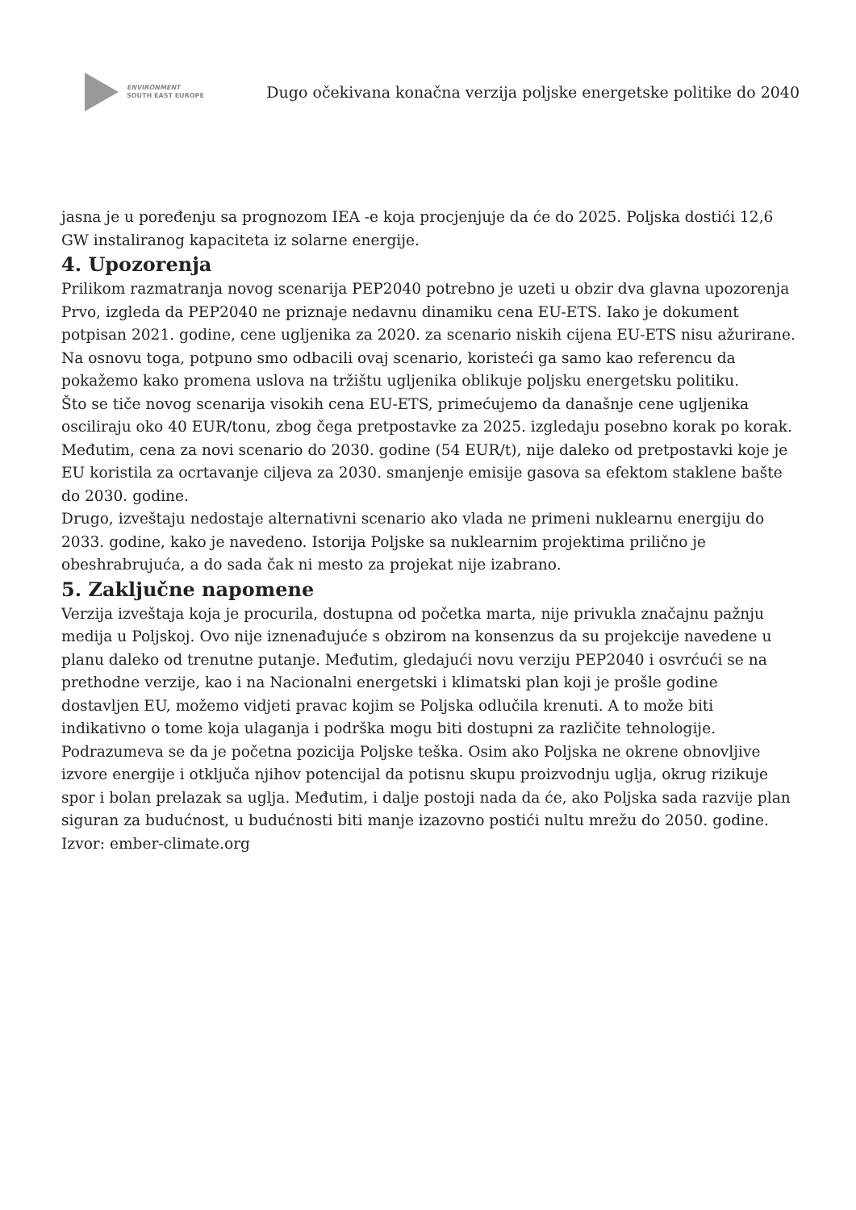ENVIRONMENT
SOUTH EAST EUROPE
Dugo očekivana konačna verzija poljske energetske politike do 2040
jasna je u poređenju sa prognozom IEA -e koja procjenjuje da će do 2025. Poljska dostići 12,6 GW instaliranog kapaciteta iz solarne energije.
4. Upozorenja
Prilikom razmatranja novog scenarija PEP2040 potrebno je uzeti u obzir dva glavna upozorenja
Prvo, izgleda da PEP2040 ne priznaje nedavnu dinamiku cena EU-ETS. Iako je dokument potpisan 2021. godine, cene ugljenika za 2020. za scenario niskih cijena EU-ETS nisu ažurirane. Na osnovu toga, potpuno smo odbacili ovaj scenario, koristeći ga samo kao referencu da pokažemo kako promena uslova na tržištu ugljenika oblikuje poljsku energetsku politiku.
Što se tiče novog scenarija visokih cena EU-ETS, primećujemo da današnje cene ugljenika osciliraju oko 40 EUR/tonu, zbog čega pretpostavke za 2025. izgledaju posebno korak po korak. Međutim, cena za novi scenario do 2030. godine (54 EUR/t), nije daleko od pretpostavki koje je EU koristila za ocrtavanje ciljeva za 2030. smanjenje emisije gasova sa efektom staklene bašte do 2030. godine.
Drugo, izveštaju nedostaje alternativni scenario ako vlada ne primeni nuklearnu energiju do 2033. godine, kako je navedeno. Istorija Poljske sa nuklearnim projektima prilično je obeshrabrujuća, a do sada čak ni mesto za projekat nije izabrano.
5. Zaključne napomene
Verzija izveštaja koja je procurila, dostupna od početka marta, nije privukla značajnu pažnju medija u Poljskoj. Ovo nije iznenađujuće s obzirom na konsenzus da su projekcije navedene u planu daleko od trenutne putanje. Međutim, gledajući novu verziju PEP2040 i osvrćući se na prethodne verzije, kao i na Nacionalni energetski i klimatski plan koji je prošle godine dostavljen EU, možemo vidjeti pravac kojim se Poljska odlučila krenuti. A to može biti indikativno o tome koja ulaganja i podrška mogu biti dostupni za različite tehnologije.
Podrazumeva se da je početna pozicija Poljske teška. Osim ako Poljska ne okrene obnovljive izvore energije i otključa njihov potencijal da potisnu skupu proizvodnju uglja, okrug rizikuje spor i bolan prelazak sa uglja. Međutim, i dalje postoji nada da će, ako Poljska sada razvije plan siguran za budućnost, u budućnosti biti manje izazovno postići nultu mrežu do 2050. godine.
Izvor: ember-climate.org